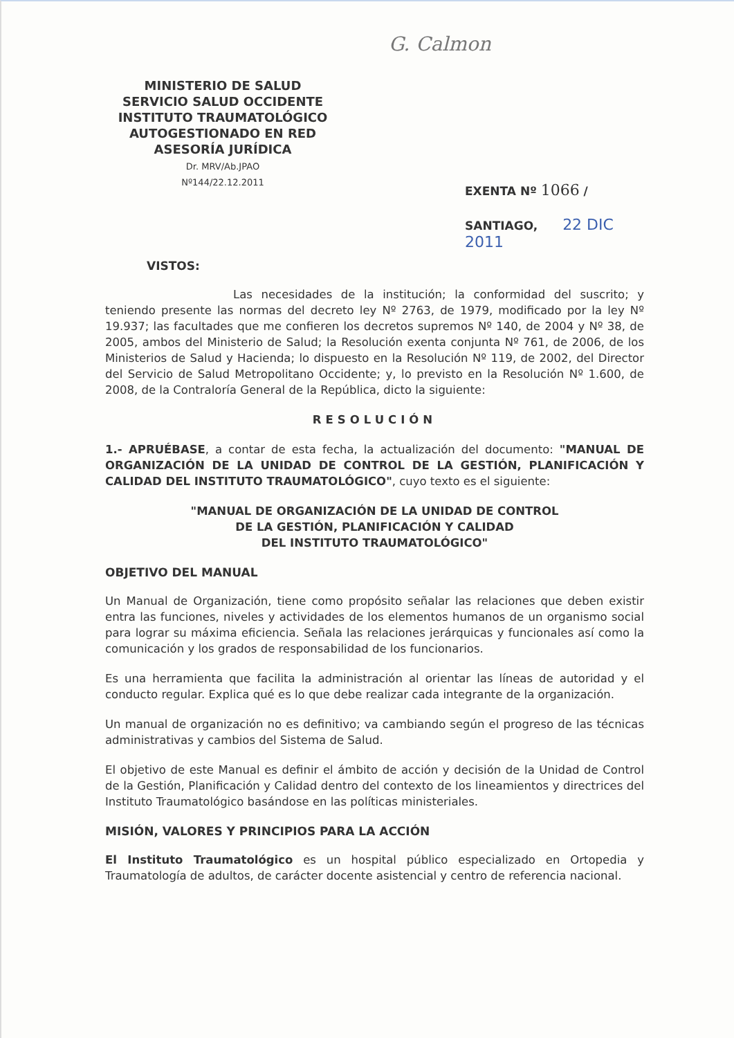G. Calmon
MINISTERIO DE SALUD
SERVICIO SALUD OCCIDENTE
INSTITUTO TRAUMATOLÓGICO
AUTOGESTIONADO EN RED
ASESORÍA JURÍDICA
Dr. MRV/Ab.JPAO
Nº144/22.12.2011
EXENTA Nº 1066 /
SANTIAGO, 22 DIC 2011
VISTOS:
Las necesidades de la institución; la conformidad del suscrito; y teniendo presente las normas del decreto ley Nº 2763, de 1979, modificado por la ley Nº 19.937; las facultades que me confieren los decretos supremos Nº 140, de 2004 y Nº 38, de 2005, ambos del Ministerio de Salud; la Resolución exenta conjunta Nº 761, de 2006, de los Ministerios de Salud y Hacienda; lo dispuesto en la Resolución Nº 119, de 2002, del Director del Servicio de Salud Metropolitano Occidente; y, lo previsto en la Resolución Nº 1.600, de 2008, de la Contraloría General de la República, dicto la siguiente:
RESOLUCIÓN
1.- APRUÉBASE, a contar de esta fecha, la actualización del documento: "MANUAL DE ORGANIZACIÓN DE LA UNIDAD DE CONTROL DE LA GESTIÓN, PLANIFICACIÓN Y CALIDAD DEL INSTITUTO TRAUMATOLÓGICO", cuyo texto es el siguiente:
"MANUAL DE ORGANIZACIÓN DE LA UNIDAD DE CONTROL
DE LA GESTIÓN, PLANIFICACIÓN Y CALIDAD
DEL INSTITUTO TRAUMATOLÓGICO"
OBJETIVO DEL MANUAL
Un Manual de Organización, tiene como propósito señalar las relaciones que deben existir entra las funciones, niveles y actividades de los elementos humanos de un organismo social para lograr su máxima eficiencia. Señala las relaciones jerárquicas y funcionales así como la comunicación y los grados de responsabilidad de los funcionarios.
Es una herramienta que facilita la administración al orientar las líneas de autoridad y el conducto regular. Explica qué es lo que debe realizar cada integrante de la organización.
Un manual de organización no es definitivo; va cambiando según el progreso de las técnicas administrativas y cambios del Sistema de Salud.
El objetivo de este Manual es definir el ámbito de acción y decisión de la Unidad de Control de la Gestión, Planificación y Calidad dentro del contexto de los lineamientos y directrices del Instituto Traumatológico basándose en las políticas ministeriales.
MISIÓN, VALORES Y PRINCIPIOS PARA LA ACCIÓN
El Instituto Traumatológico es un hospital público especializado en Ortopedia y Traumatología de adultos, de carácter docente asistencial y centro de referencia nacional.